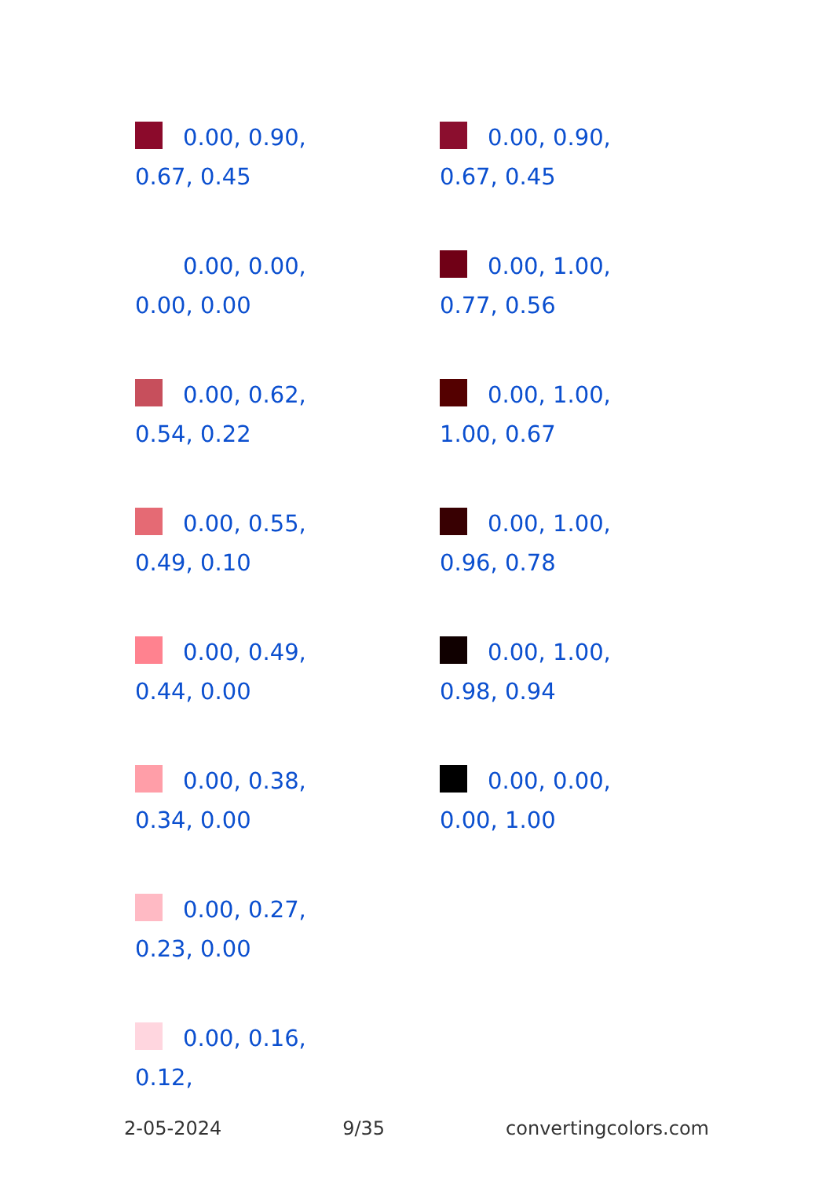0.00, 0.90, 0.67, 0.45
0.00, 0.00, 0.00, 0.00
0.00, 0.62, 0.54, 0.22
0.00, 0.55, 0.49, 0.10
0.00, 0.49, 0.44, 0.00
0.00, 0.38, 0.34, 0.00
0.00, 0.27, 0.23, 0.00
0.00, 0.16, 0.12,
0.00, 0.90, 0.67, 0.45
0.00, 1.00, 0.77, 0.56
0.00, 1.00, 1.00, 0.67
0.00, 1.00, 0.96, 0.78
0.00, 1.00, 0.98, 0.94
0.00, 0.00, 0.00, 1.00
2-05-2024 9/35 convertingcolors.com